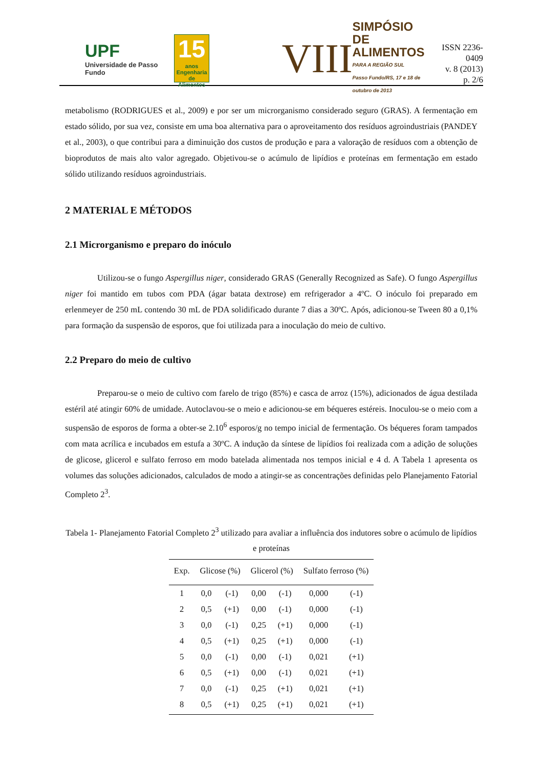UPF
Universidade de Passo Fundo
15
anos
Engenharia de Alimentos
VIII
SIMPÓSIO DE
ALIMENTOS
PARA A REGIÃO SUL
Passo Fundo/RS, 17 e 18 de outubro de 2013
ISSN 2236-0409
v. 8 (2013)
p. 2/6
metabolismo (RODRIGUES et al., 2009) e por ser um microrganismo considerado seguro (GRAS). A fermentação em estado sólido, por sua vez, consiste em uma boa alternativa para o aproveitamento dos resíduos agroindustriais (PANDEY et al., 2003), o que contribui para a diminuição dos custos de produção e para a valoração de resíduos com a obtenção de bioprodutos de mais alto valor agregado. Objetivou-se o acúmulo de lipídios e proteínas em fermentação em estado sólido utilizando resíduos agroindustriais.
2 MATERIAL E MÉTODOS
2.1 Microrganismo e preparo do inóculo
Utilizou-se o fungo Aspergillus niger, considerado GRAS (Generally Recognized as Safe). O fungo Aspergillus niger foi mantido em tubos com PDA (ágar batata dextrose) em refrigerador a 4ºC. O inóculo foi preparado em erlenmeyer de 250 mL contendo 30 mL de PDA solidificado durante 7 dias a 30ºC. Após, adicionou-se Tween 80 a 0,1% para formação da suspensão de esporos, que foi utilizada para a inoculação do meio de cultivo.
2.2 Preparo do meio de cultivo
Preparou-se o meio de cultivo com farelo de trigo (85%) e casca de arroz (15%), adicionados de água destilada estéril até atingir 60% de umidade. Autoclavou-se o meio e adicionou-se em béqueres estéreis. Inoculou-se o meio com a suspensão de esporos de forma a obter-se 2.10<sup>6</sup> esporos/g no tempo inicial de fermentação. Os béqueres foram tampados com mata acrílica e incubados em estufa a 30ºC. A indução da síntese de lipídios foi realizada com a adição de soluções de glicose, glicerol e sulfato ferroso em modo batelada alimentada nos tempos inicial e 4 d. A Tabela 1 apresenta os volumes das soluções adicionados, calculados de modo a atingir-se as concentrações definidas pelo Planejamento Fatorial Completo 2<sup>3</sup>.
Tabela 1- Planejamento Fatorial Completo 2<sup>3</sup> utilizado para avaliar a influência dos indutores sobre o acúmulo de lipídios e proteínas
| Exp. | Glicose (%) | | Glicerol (%) | | Sulfato ferroso (%) | |
| --- | --- | --- | --- | --- | --- | --- |
| 1 | 0,0 | (-1) | 0,00 | (-1) | 0,000 | (-1) |
| 2 | 0,5 | (+1) | 0,00 | (-1) | 0,000 | (-1) |
| 3 | 0,0 | (-1) | 0,25 | (+1) | 0,000 | (-1) |
| 4 | 0,5 | (+1) | 0,25 | (+1) | 0,000 | (-1) |
| 5 | 0,0 | (-1) | 0,00 | (-1) | 0,021 | (+1) |
| 6 | 0,5 | (+1) | 0,00 | (-1) | 0,021 | (+1) |
| 7 | 0,0 | (-1) | 0,25 | (+1) | 0,021 | (+1) |
| 8 | 0,5 | (+1) | 0,25 | (+1) | 0,021 | (+1) |